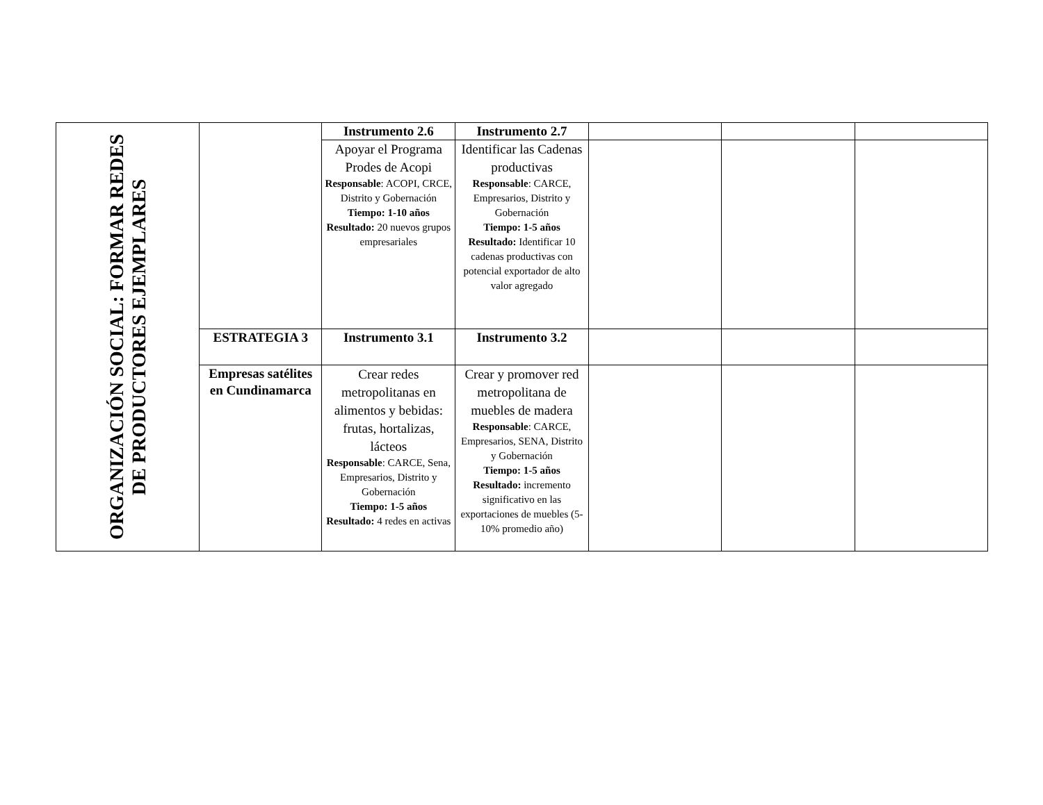| ORGANIZACIÓN SOCIAL: FORMAR REDES DE PRODUCTORES EJEMPLARES | | Instrumento 2.6 | Instrumento 2.7 | | | |
| | | Apoyar el Programa Prodes de Acopi Responsable : ACOPI, CRCE, Distrito y Gobernación Tiempo: 1-10 años Resultado: 20 nuevos grupos empresariales | Identificar las Cadenas productivas Responsable : CARCE, Empresarios, Distrito y Gobernación Tiempo: 1-5 años Resultado: Identificar 10 cadenas productivas con potencial exportador de alto valor agregado | | | |
| | ESTRATEGIA 3 | Instrumento 3.1 | Instrumento 3.2 | | | |
| | Empresas satélites en Cundinamarca | Crear redes metropolitanas en alimentos y bebidas: frutas, hortalizas, lácteos Responsable : CARCE, Sena, Empresarios, Distrito y Gobernación Tiempo: 1-5 años Resultado: 4 redes en activas | Crear y promover red metropolitana de muebles de madera Responsable : CARCE, Empresarios, SENA, Distrito y Gobernación Tiempo: 1-5 años Resultado: incremento significativo en las exportaciones de muebles (5-10% promedio año) | | | |